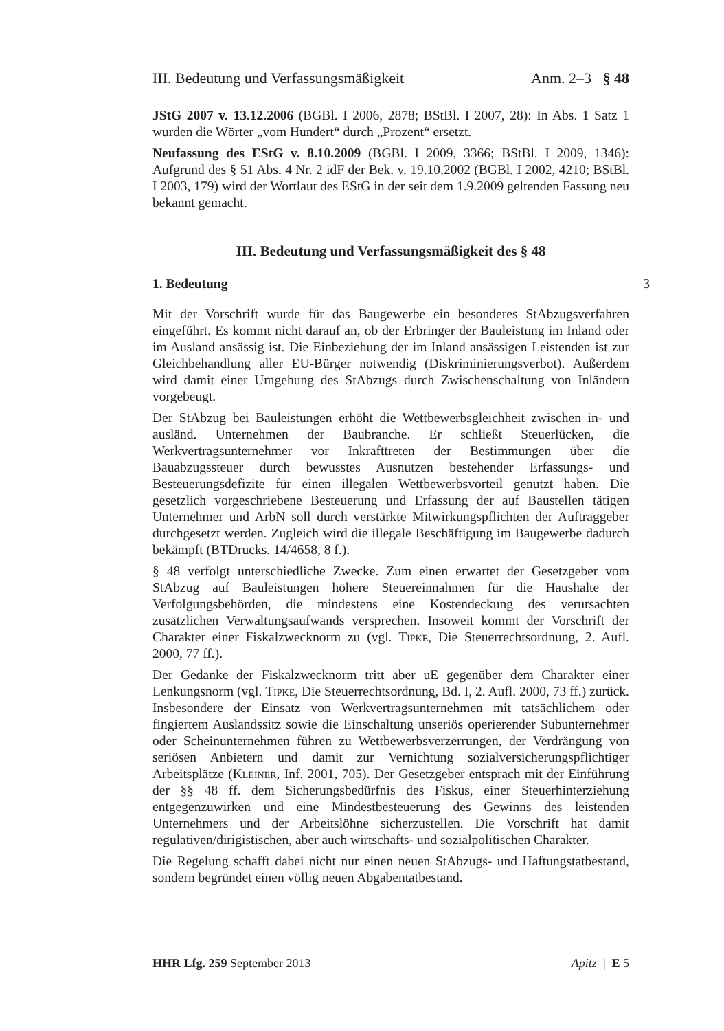III. Bedeutung und Verfassungsmäßigkeit Anm. 2–3 § 48
JStG 2007 v. 13.12.2006 (BGBl. I 2006, 2878; BStBl. I 2007, 28): In Abs. 1 Satz 1 wurden die Wörter „vom Hundert“ durch „Prozent“ ersetzt.
Neufassung des EStG v. 8.10.2009 (BGBl. I 2009, 3366; BStBl. I 2009, 1346): Aufgrund des § 51 Abs. 4 Nr. 2 idF der Bek. v. 19.10.2002 (BGBl. I 2002, 4210; BStBl. I 2003, 179) wird der Wortlaut des EStG in der seit dem 1.9.2009 geltenden Fassung neu bekannt gemacht.
III. Bedeutung und Verfassungsmäßigkeit des § 48
1. Bedeutung 3
Mit der Vorschrift wurde für das Baugewerbe ein besonderes StAbzugsverfahren eingeführt. Es kommt nicht darauf an, ob der Erbringer der Bauleistung im Inland oder im Ausland ansässig ist. Die Einbeziehung der im Inland ansässigen Leistenden ist zur Gleichbehandlung aller EU-Bürger notwendig (Diskriminierungsverbot). Außerdem wird damit einer Umgehung des StAbzugs durch Zwischenschaltung von Inländern vorgebeugt.
Der StAbzug bei Bauleistungen erhöht die Wettbewerbsgleichheit zwischen in- und ausländ. Unternehmen der Baubranche. Er schließt Steuerlücken, die Werkvertragsunternehmer vor Inkrafttreten der Bestimmungen über die Bauabzugssteuer durch bewusstes Ausnutzen bestehender Erfassungs- und Besteuerungsdefizite für einen illegalen Wettbewerbsvorteil genutzt haben. Die gesetzlich vorgeschriebene Besteuerung und Erfassung der auf Baustellen tätigen Unternehmer und ArbN soll durch verstärkte Mitwirkungspflichten der Auftraggeber durchgesetzt werden. Zugleich wird die illegale Beschäftigung im Baugewerbe dadurch bekämpft (BTDrucks. 14/4658, 8 f.).
§ 48 verfolgt unterschiedliche Zwecke. Zum einen erwartet der Gesetzgeber vom StAbzug auf Bauleistungen höhere Steuereinnahmen für die Haushalte der Verfolgungsbehörden, die mindestens eine Kostendeckung des verursachten zusätzlichen Verwaltungsaufwands versprechen. Insoweit kommt der Vorschrift der Charakter einer Fiskalzwecknorm zu (vgl. Tipke, Die Steuerrechtsordnung, 2. Aufl. 2000, 77 ff.).
Der Gedanke der Fiskalzwecknorm tritt aber uE gegenüber dem Charakter einer Lenkungsnorm (vgl. Tipke, Die Steuerrechtsordnung, Bd. I, 2. Aufl. 2000, 73 ff.) zurück. Insbesondere der Einsatz von Werkvertragsunternehmen mit tatsächlichem oder fingiertem Auslandssitz sowie die Einschaltung unseriös operierender Subunternehmer oder Scheinunternehmen führen zu Wettbewerbsverzerrungen, der Verdrängung von seriösen Anbietern und damit zur Vernichtung sozialversicherungspflichtiger Arbeitsplätze (Kleiner, Inf. 2001, 705). Der Gesetzgeber entsprach mit der Einführung der §§ 48 ff. dem Sicherungsbedürfnis des Fiskus, einer Steuerhinterziehung entgegenzuwirken und eine Mindestbesteuerung des Gewinns des leistenden Unternehmers und der Arbeitslöhne sicherzustellen. Die Vorschrift hat damit regulativen/dirigistischen, aber auch wirtschafts- und sozialpolitischen Charakter.
Die Regelung schafft dabei nicht nur einen neuen StAbzugs- und Haftungstatbestand, sondern begründet einen völlig neuen Abgabentatbestand.
HHR Lfg. 259 September 2013 Apitz | E 5